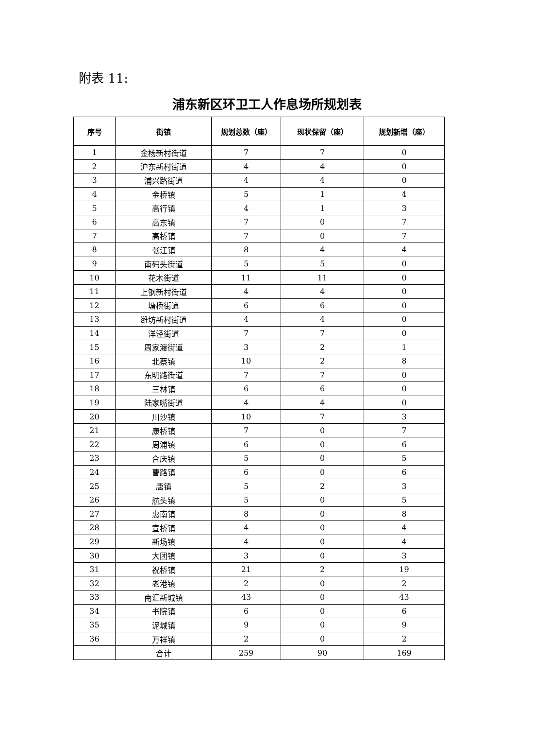附表 11:
浦东新区环卫工人作息场所规划表
| 序号 | 街镇 | 规划总数（座） | 现状保留（座） | 规划新增（座） |
| --- | --- | --- | --- | --- |
| 1 | 金杨新村街道 | 7 | 7 | 0 |
| 2 | 沪东新村街道 | 4 | 4 | 0 |
| 3 | 浦兴路街道 | 4 | 4 | 0 |
| 4 | 金桥镇 | 5 | 1 | 4 |
| 5 | 高行镇 | 4 | 1 | 3 |
| 6 | 高东镇 | 7 | 0 | 7 |
| 7 | 高桥镇 | 7 | 0 | 7 |
| 8 | 张江镇 | 8 | 4 | 4 |
| 9 | 南码头街道 | 5 | 5 | 0 |
| 10 | 花木街道 | 11 | 11 | 0 |
| 11 | 上钢新村街道 | 4 | 4 | 0 |
| 12 | 塘桥街道 | 6 | 6 | 0 |
| 13 | 潍坊新村街道 | 4 | 4 | 0 |
| 14 | 洋泾街道 | 7 | 7 | 0 |
| 15 | 周家渡街道 | 3 | 2 | 1 |
| 16 | 北蔡镇 | 10 | 2 | 8 |
| 17 | 东明路街道 | 7 | 7 | 0 |
| 18 | 三林镇 | 6 | 6 | 0 |
| 19 | 陆家嘴街道 | 4 | 4 | 0 |
| 20 | 川沙镇 | 10 | 7 | 3 |
| 21 | 康桥镇 | 7 | 0 | 7 |
| 22 | 周浦镇 | 6 | 0 | 6 |
| 23 | 合庆镇 | 5 | 0 | 5 |
| 24 | 曹路镇 | 6 | 0 | 6 |
| 25 | 唐镇 | 5 | 2 | 3 |
| 26 | 航头镇 | 5 | 0 | 5 |
| 27 | 惠南镇 | 8 | 0 | 8 |
| 28 | 宣桥镇 | 4 | 0 | 4 |
| 29 | 新场镇 | 4 | 0 | 4 |
| 30 | 大团镇 | 3 | 0 | 3 |
| 31 | 祝桥镇 | 21 | 2 | 19 |
| 32 | 老港镇 | 2 | 0 | 2 |
| 33 | 南汇新城镇 | 43 | 0 | 43 |
| 34 | 书院镇 | 6 | 0 | 6 |
| 35 | 泥城镇 | 9 | 0 | 9 |
| 36 | 万祥镇 | 2 | 0 | 2 |
| | 合计 | 259 | 90 | 169 |